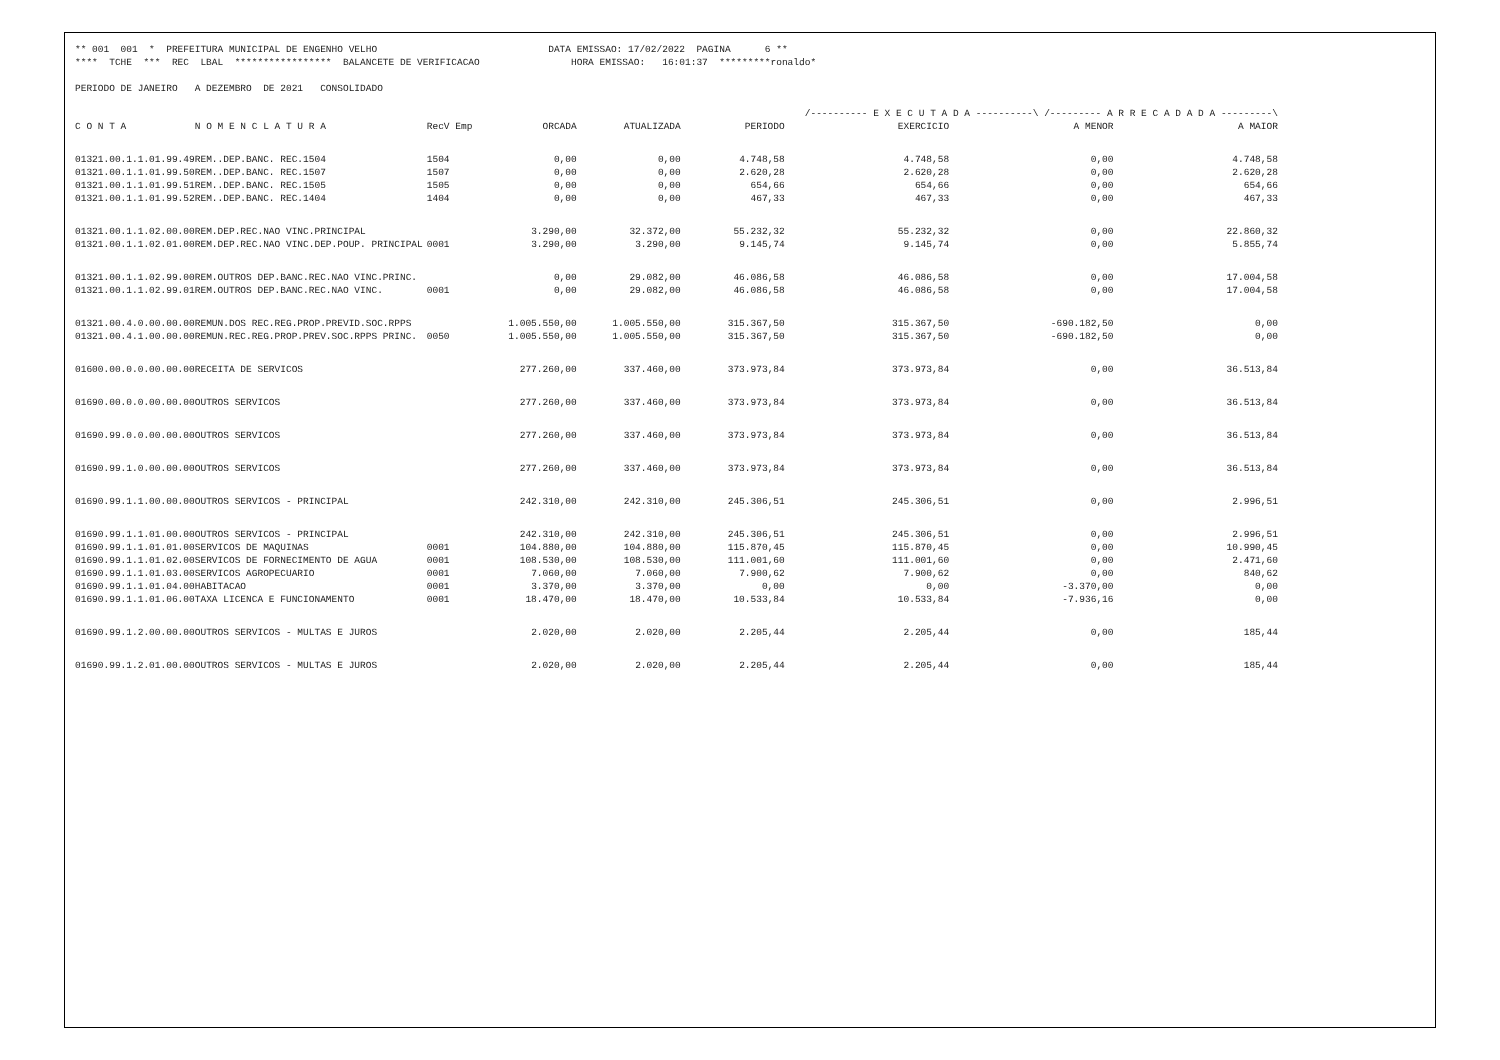** 001 001 * PREFEITURA MUNICIPAL DE ENGENHO VELHO DATA EMISSAO: 17/02/2022 PAGINA 6 ** **** TCHE *** REC LBAL ***************** BALANCETE DE VERIFICACAO HORA EMISSAO: 16:01:37 *********ronaldo* PERIODO DE JANEIRO A DEZEMBRO DE 2021 CONSOLIDADO
| | | | | | | /---------- E X E C U T A D A ----------\ /--------- A R R E C A D A D A ---------\ | | |
| C O N T A | N O M E N C L A T U R A | RecV Emp | ORCADA | ATUALIZADA | PERIODO | EXERCICIO | A MENOR | A MAIOR |
| 01321.00.1.1.01.99.49 | REM..DEP.BANC. REC.1504 | 1504 | 0,00 | 0,00 | 4.748,58 | 4.748,58 | 0,00 | 4.748,58 |
| 01321.00.1.1.01.99.50 | REM..DEP.BANC. REC.1507 | 1507 | 0,00 | 0,00 | 2.620,28 | 2.620,28 | 0,00 | 2.620,28 |
| 01321.00.1.1.01.99.51 | REM..DEP.BANC. REC.1505 | 1505 | 0,00 | 0,00 | 654,66 | 654,66 | 0,00 | 654,66 |
| 01321.00.1.1.01.99.52 | REM..DEP.BANC. REC.1404 | 1404 | 0,00 | 0,00 | 467,33 | 467,33 | 0,00 | 467,33 |
| 01321.00.1.1.02.00.00 | REM.DEP.REC.NAO VINC.PRINCIPAL | | 3.290,00 | 32.372,00 | 55.232,32 | 55.232,32 | 0,00 | 22.860,32 |
| 01321.00.1.1.02.01.00 | REM.DEP.REC.NAO VINC.DEP.POUP. PRINCIPAL | 0001 | 3.290,00 | 3.290,00 | 9.145,74 | 9.145,74 | 0,00 | 5.855,74 |
| 01321.00.1.1.02.99.00 | REM.OUTROS DEP.BANC.REC.NAO VINC.PRINC. | | 0,00 | 29.082,00 | 46.086,58 | 46.086,58 | 0,00 | 17.004,58 |
| 01321.00.1.1.02.99.01 | REM.OUTROS DEP.BANC.REC.NAO VINC. | 0001 | 0,00 | 29.082,00 | 46.086,58 | 46.086,58 | 0,00 | 17.004,58 |
| 01321.00.4.0.00.00.00 | REMUN.DOS REC.REG.PROP.PREVID.SOC.RPPS | | 1.005.550,00 | 1.005.550,00 | 315.367,50 | 315.367,50 | -690.182,50 | 0,00 |
| 01321.00.4.1.00.00.00 | REMUN.REC.REG.PROP.PREV.SOC.RPPS PRINC. | 0050 | 1.005.550,00 | 1.005.550,00 | 315.367,50 | 315.367,50 | -690.182,50 | 0,00 |
| 01600.00.0.0.00.00.00 | RECEITA DE SERVICOS | | 277.260,00 | 337.460,00 | 373.973,84 | 373.973,84 | 0,00 | 36.513,84 |
| 01690.00.0.0.00.00.00 | OUTROS SERVICOS | | 277.260,00 | 337.460,00 | 373.973,84 | 373.973,84 | 0,00 | 36.513,84 |
| 01690.99.0.0.00.00.00 | OUTROS SERVICOS | | 277.260,00 | 337.460,00 | 373.973,84 | 373.973,84 | 0,00 | 36.513,84 |
| 01690.99.1.0.00.00.00 | OUTROS SERVICOS | | 277.260,00 | 337.460,00 | 373.973,84 | 373.973,84 | 0,00 | 36.513,84 |
| 01690.99.1.1.00.00.00 | OUTROS SERVICOS - PRINCIPAL | | 242.310,00 | 242.310,00 | 245.306,51 | 245.306,51 | 0,00 | 2.996,51 |
| 01690.99.1.1.01.00.00 | OUTROS SERVICOS - PRINCIPAL | | 242.310,00 | 242.310,00 | 245.306,51 | 245.306,51 | 0,00 | 2.996,51 |
| 01690.99.1.1.01.01.00 | SERVICOS DE MAQUINAS | 0001 | 104.880,00 | 104.880,00 | 115.870,45 | 115.870,45 | 0,00 | 10.990,45 |
| 01690.99.1.1.01.02.00 | SERVICOS DE FORNECIMENTO DE AGUA | 0001 | 108.530,00 | 108.530,00 | 111.001,60 | 111.001,60 | 0,00 | 2.471,60 |
| 01690.99.1.1.01.03.00 | SERVICOS AGROPECUARIO | 0001 | 7.060,00 | 7.060,00 | 7.900,62 | 7.900,62 | 0,00 | 840,62 |
| 01690.99.1.1.01.04.00 | HABITACAO | 0001 | 3.370,00 | 3.370,00 | 0,00 | 0,00 | -3.370,00 | 0,00 |
| 01690.99.1.1.01.06.00 | TAXA LICENCA E FUNCIONAMENTO | 0001 | 18.470,00 | 18.470,00 | 10.533,84 | 10.533,84 | -7.936,16 | 0,00 |
| 01690.99.1.2.00.00.00 | OUTROS SERVICOS - MULTAS E JUROS | | 2.020,00 | 2.020,00 | 2.205,44 | 2.205,44 | 0,00 | 185,44 |
| 01690.99.1.2.01.00.00 | OUTROS SERVICOS - MULTAS E JUROS | | 2.020,00 | 2.020,00 | 2.205,44 | 2.205,44 | 0,00 | 185,44 |